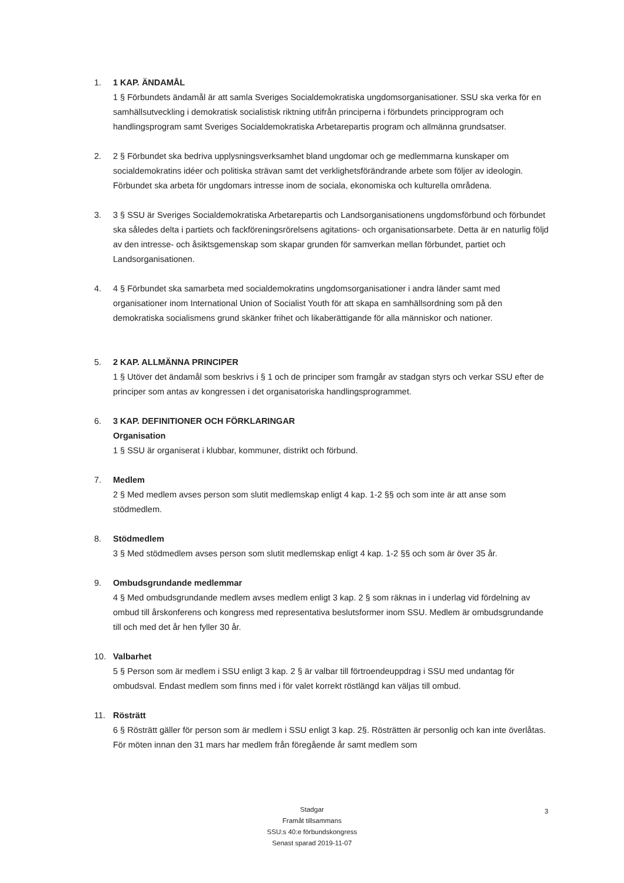1. 1 KAP. ÄNDAMÅL
1 § Förbundets ändamål är att samla Sveriges Socialdemokratiska ungdomsorganisationer. SSU ska verka för en samhällsutveckling i demokratisk socialistisk riktning utifrån principerna i förbundets principprogram och handlingsprogram samt Sveriges Socialdemokratiska Arbetarepartis program och allmänna grundsatser.
2. 2 § Förbundet ska bedriva upplysningsverksamhet bland ungdomar och ge medlemmarna kunskaper om socialdemokratins idéer och politiska strävan samt det verklighetsförändrande arbete som följer av ideologin. Förbundet ska arbeta för ungdomars intresse inom de sociala, ekonomiska och kulturella områdena.
3. 3 § SSU är Sveriges Socialdemokratiska Arbetarepartis och Landsorganisationens ungdomsförbund och förbundet ska således delta i partiets och fackföreningsrörelsens agitations- och organisationsarbete. Detta är en naturlig följd av den intresse- och åsiktsgemenskap som skapar grunden för samverkan mellan förbundet, partiet och Landsorganisationen.
4. 4 § Förbundet ska samarbeta med socialdemokratins ungdomsorganisationer i andra länder samt med organisationer inom International Union of Socialist Youth för att skapa en samhällsordning som på den demokratiska socialismens grund skänker frihet och likaberättigande för alla människor och nationer.
5. 2 KAP. ALLMÄNNA PRINCIPER
1 § Utöver det ändamål som beskrivs i § 1 och de principer som framgår av stadgan styrs och verkar SSU efter de principer som antas av kongressen i det organisatoriska handlingsprogrammet.
6. 3 KAP. DEFINITIONER OCH FÖRKLARINGAR
Organisation
1 § SSU är organiserat i klubbar, kommuner, distrikt och förbund.
7. Medlem
2 § Med medlem avses person som slutit medlemskap enligt 4 kap. 1-2 §§ och som inte är att anse som stödmedlem.
8. Stödmedlem
3 § Med stödmedlem avses person som slutit medlemskap enligt 4 kap. 1-2 §§ och som är över 35 år.
9. Ombudsgrundande medlemmar
4 § Med ombudsgrundande medlem avses medlem enligt 3 kap. 2 § som räknas in i underlag vid fördelning av ombud till årskonferens och kongress med representativa beslutsformer inom SSU. Medlem är ombudsgrundande till och med det år hen fyller 30 år.
10. Valbarhet
5 § Person som är medlem i SSU enligt 3 kap. 2 § är valbar till förtroendeuppdrag i SSU med undantag för ombudsval. Endast medlem som finns med i för valet korrekt röstlängd kan väljas till ombud.
11. Rösträtt
6 § Rösträtt gäller för person som är medlem i SSU enligt 3 kap. 2§. Rösträtten är personlig och kan inte överlåtas. För möten innan den 31 mars har medlem från föregående år samt medlem som
Stadgar
Framåt tillsammans
SSU:s 40:e förbundskongress
Senast sparad 2019-11-07
3